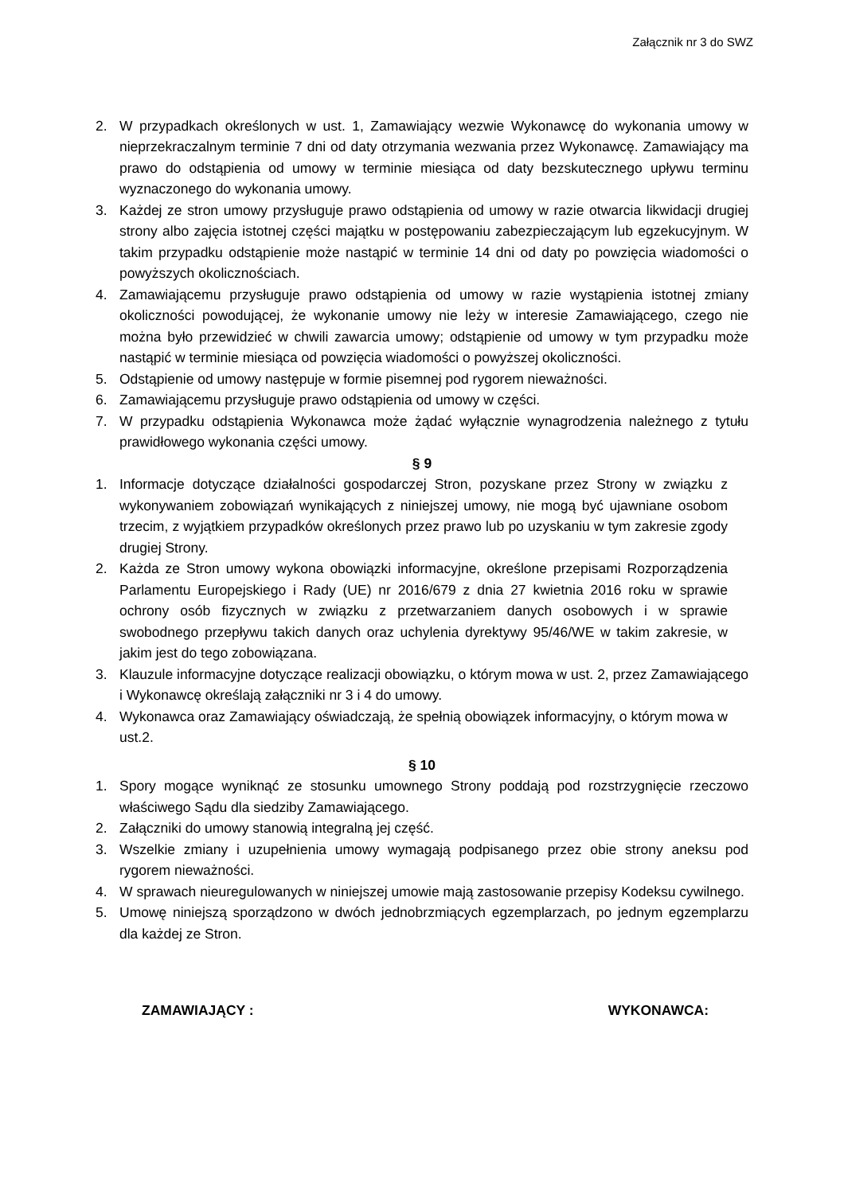Załącznik nr 3 do SWZ
2. W przypadkach określonych w ust. 1, Zamawiający wezwie Wykonawcę do wykonania umowy w nieprzekraczalnym terminie 7 dni od daty otrzymania wezwania przez Wykonawcę. Zamawiający ma prawo do odstąpienia od umowy w terminie miesiąca od daty bezskutecznego upływu terminu wyznaczonego do wykonania umowy.
3. Każdej ze stron umowy przysługuje prawo odstąpienia od umowy w razie otwarcia likwidacji drugiej strony albo zajęcia istotnej części majątku w postępowaniu zabezpieczającym lub egzekucyjnym. W takim przypadku odstąpienie może nastąpić w terminie 14 dni od daty po powzięcia wiadomości o powyższych okolicznościach.
4. Zamawiającemu przysługuje prawo odstąpienia od umowy w razie wystąpienia istotnej zmiany okoliczności powodującej, że wykonanie umowy nie leży w interesie Zamawiającego, czego nie można było przewidzieć w chwili zawarcia umowy; odstąpienie od umowy w tym przypadku może nastąpić w terminie miesiąca od powzięcia wiadomości o powyższej okoliczności.
5. Odstąpienie od umowy następuje w formie pisemnej pod rygorem nieważności.
6. Zamawiającemu przysługuje prawo odstąpienia od umowy w części.
7. W przypadku odstąpienia Wykonawca może żądać wyłącznie wynagrodzenia należnego z tytułu prawidłowego wykonania części umowy.
§ 9
1. Informacje dotyczące działalności gospodarczej Stron, pozyskane przez Strony w związku z wykonywaniem zobowiązań wynikających z niniejszej umowy, nie mogą być ujawniane osobom trzecim, z wyjątkiem przypadków określonych przez prawo lub po uzyskaniu w tym zakresie zgody drugiej Strony.
2. Każda ze Stron umowy wykona obowiązki informacyjne, określone przepisami Rozporządzenia Parlamentu Europejskiego i Rady (UE) nr 2016/679 z dnia 27 kwietnia 2016 roku w sprawie ochrony osób fizycznych w związku z przetwarzaniem danych osobowych i w sprawie swobodnego przepływu takich danych oraz uchylenia dyrektywy 95/46/WE w takim zakresie, w jakim jest do tego zobowiązana.
3. Klauzule informacyjne dotyczące realizacji obowiązku, o którym mowa w ust. 2, przez Zamawiającego i Wykonawcę określają załączniki nr 3 i 4 do umowy.
4. Wykonawca oraz Zamawiający oświadczają, że spełnią obowiązek informacyjny, o którym mowa w ust.2.
§ 10
1. Spory mogące wyniknąć ze stosunku umownego Strony poddają pod rozstrzygnięcie rzeczowo właściwego Sądu dla siedziby Zamawiającego.
2. Załączniki do umowy stanowią integralną jej część.
3. Wszelkie zmiany i uzupełnienia umowy wymagają podpisanego przez obie strony aneksu pod rygorem nieważności.
4. W sprawach nieuregulowanych w niniejszej umowie mają zastosowanie przepisy Kodeksu cywilnego.
5. Umowę niniejszą sporządzono w dwóch jednobrzmiących egzemplarzach, po jednym egzemplarzu dla każdej ze Stron.
ZAMAWIAJĄCY : WYKONAWCA: